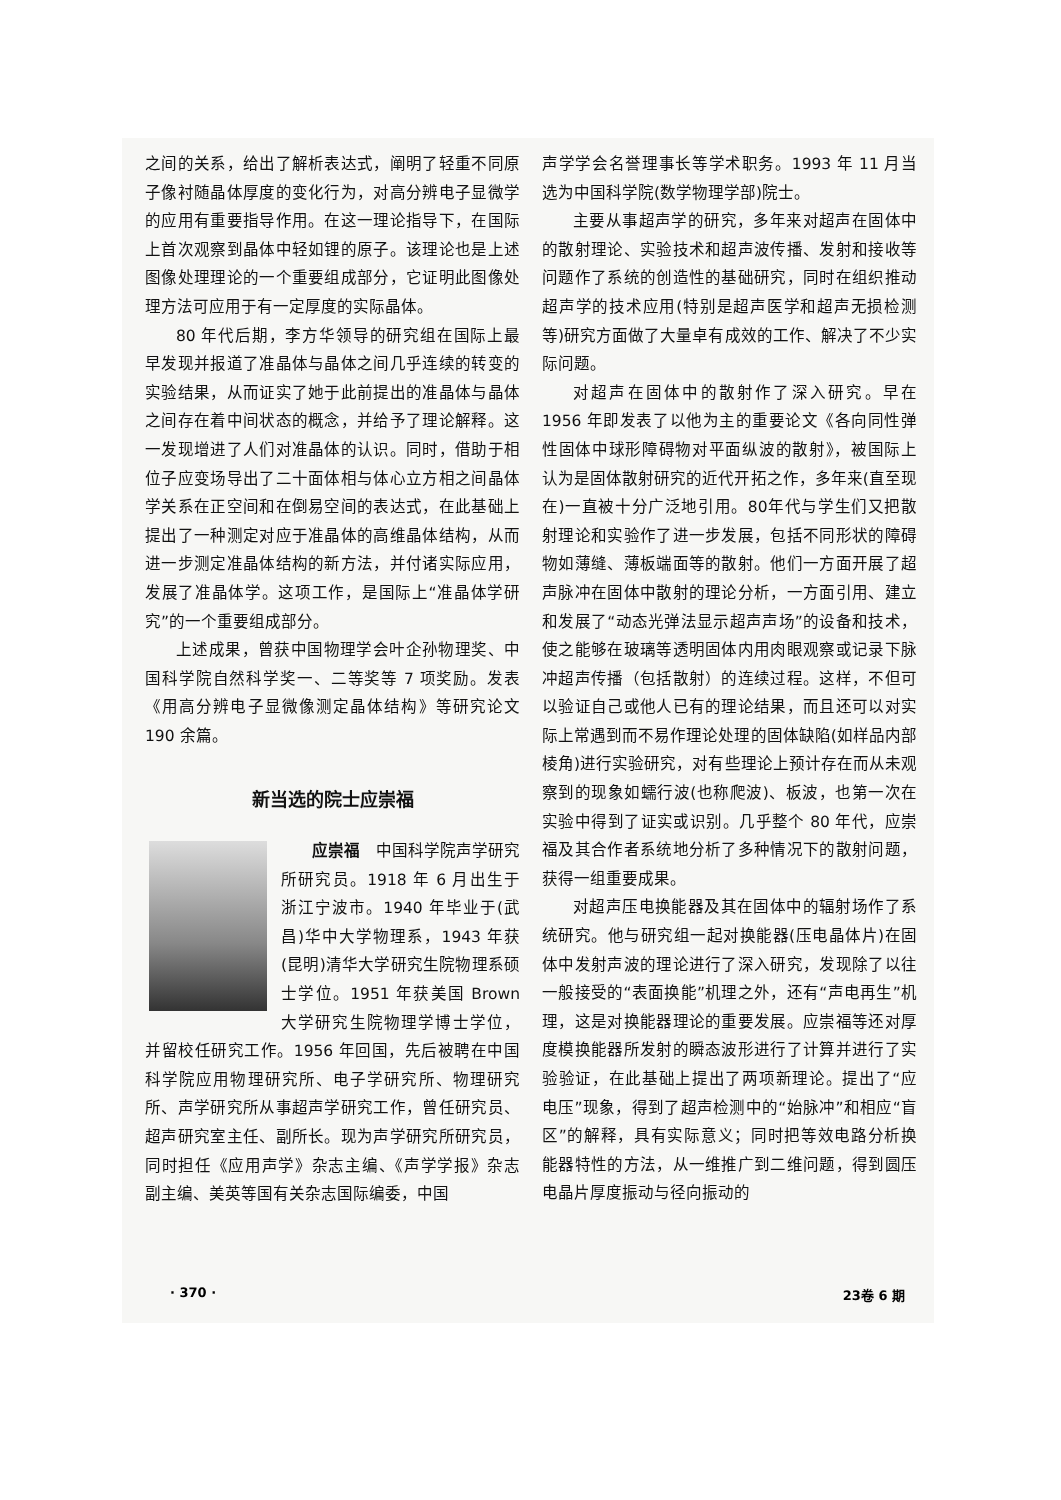之间的关系，给出了解析表达式，阐明了轻重不同原子像衬随晶体厚度的变化行为，对高分辨电子显微学的应用有重要指导作用。在这一理论指导下，在国际上首次观察到晶体中轻如锂的原子。该理论也是上述图像处理理论的一个重要组成部分，它证明此图像处理方法可应用于有一定厚度的实际晶体。
80 年代后期，李方华领导的研究组在国际上最早发现并报道了准晶体与晶体之间几乎连续的转变的实验结果，从而证实了她于此前提出的准晶体与晶体之间存在着中间状态的概念，并给予了理论解释。这一发现增进了人们对准晶体的认识。同时，借助于相位子应变场导出了二十面体相与体心立方相之间晶体学关系在正空间和在倒易空间的表达式，在此基础上提出了一种测定对应于准晶体的高维晶体结构，从而进一步测定准晶体结构的新方法，并付诸实际应用，发展了准晶体学。这项工作，是国际上“准晶体学研究”的一个重要组成部分。
上述成果，曾获中国物理学会叶企孙物理奖、中国科学院自然科学奖一、二等奖等 7 项奖励。发表《用高分辨电子显微像测定晶体结构》等研究论文 190 余篇。
新当选的院士应崇福
应崇福　中国科学院声学研究所研究员。1918 年 6 月出生于浙江宁波市。1940 年毕业于(武昌)华中大学物理系，1943 年获(昆明)清华大学研究生院物理系硕士学位。1951 年获美国 Brown 大学研究生院物理学博士学位，并留校任研究工作。1956 年回国，先后被聘在中国科学院应用物理研究所、电子学研究所、物理研究所、声学研究所从事超声学研究工作，曾任研究员、超声研究室主任、副所长。现为声学研究所研究员，同时担任《应用声学》杂志主编、《声学学报》杂志副主编、美英等国有关杂志国际编委，中国
声学学会名誉理事长等学术职务。1993 年 11 月当选为中国科学院(数学物理学部)院士。
主要从事超声学的研究，多年来对超声在固体中的散射理论、实验技术和超声波传播、发射和接收等问题作了系统的创造性的基础研究，同时在组织推动超声学的技术应用(特别是超声医学和超声无损检测等)研究方面做了大量卓有成效的工作、解决了不少实际问题。
对超声在固体中的散射作了深入研究。早在 1956 年即发表了以他为主的重要论文《各向同性弹性固体中球形障碍物对平面纵波的散射》，被国际上认为是固体散射研究的近代开拓之作，多年来(直至现在)一直被十分广泛地引用。80年代与学生们又把散射理论和实验作了进一步发展，包括不同形状的障碍物如薄缝、薄板端面等的散射。他们一方面开展了超声脉冲在固体中散射的理论分析，一方面引用、建立和发展了“动态光弹法显示超声声场”的设备和技术，使之能够在玻璃等透明固体内用肉眼观察或记录下脉冲超声传播（包括散射）的连续过程。这样，不但可以验证自己或他人已有的理论结果，而且还可以对实际上常遇到而不易作理论处理的固体缺陷(如样品内部棱角)进行实验研究，对有些理论上预计存在而从未观察到的现象如蠕行波(也称爬波)、板波，也第一次在实验中得到了证实或识别。几乎整个 80 年代，应崇福及其合作者系统地分析了多种情况下的散射问题，获得一组重要成果。
对超声压电换能器及其在固体中的辐射场作了系统研究。他与研究组一起对换能器(压电晶体片)在固体中发射声波的理论进行了深入研究，发现除了以往一般接受的“表面换能”机理之外，还有“声电再生”机理，这是对换能器理论的重要发展。应崇福等还对厚度模换能器所发射的瞬态波形进行了计算并进行了实验验证，在此基础上提出了两项新理论。提出了“应电压”现象，得到了超声检测中的“始脉冲”和相应“盲区”的解释，具有实际意义；同时把等效电路分析换能器特性的方法，从一维推广到二维问题，得到圆压电晶片厚度振动与径向振动的
· 370 · 23卷 6 期